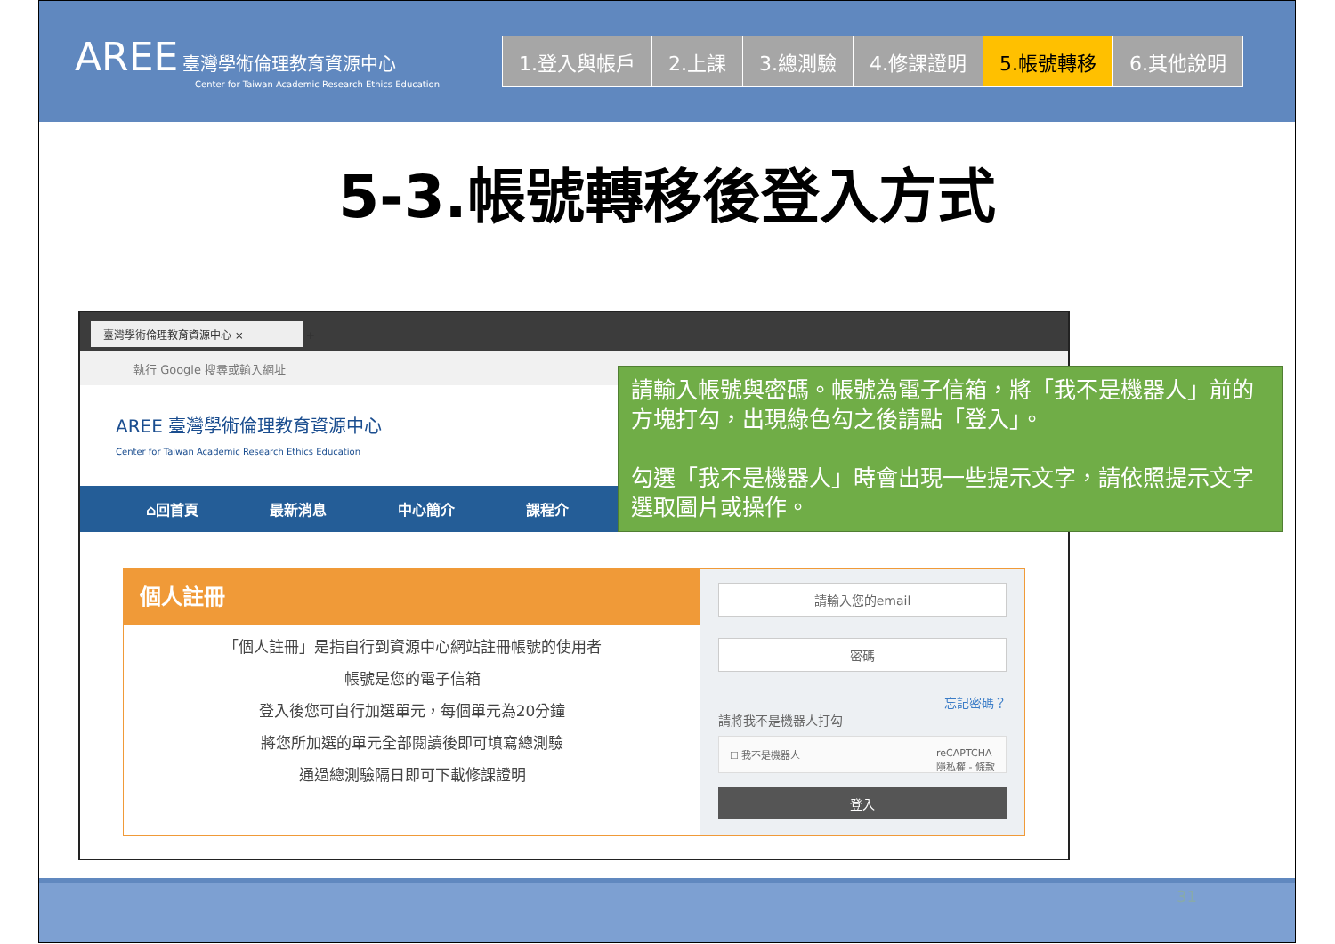AREE 臺灣學術倫理教育資源中心
Center for Taiwan Academic Research Ethics Education
1.登入與帳戶 2.上課 3.總測驗 4.修課證明 5.帳號轉移 6.其他說明
5-3.帳號轉移後登入方式
臺灣學術倫理教育資源中心 ×
+
執行 Google 搜尋或輸入網址
AREE 臺灣學術倫理教育資源中心
Center for Taiwan Academic Research Ethics Education
⌂回首頁 最新消息 中心簡介 課程介
個人註冊
「個人註冊」是指自行到資源中心網站註冊帳號的使用者
帳號是您的電子信箱
登入後您可自行加選單元，每個單元為20分鐘
將您所加選的單元全部閱讀後即可填寫總測驗
通過總測驗隔日即可下載修課證明
請輸入您的email
密碼
忘記密碼？
請將我不是機器人打勾
☐ 我不是機器人 reCAPTCHA
隱私權 - 條款
登入
請輸入帳號與密碼。帳號為電子信箱，將「我不是機器人」前的方塊打勾，出現綠色勾之後請點「登入」。
勾選「我不是機器人」時會出現一些提示文字，請依照提示文字選取圖片或操作。
31